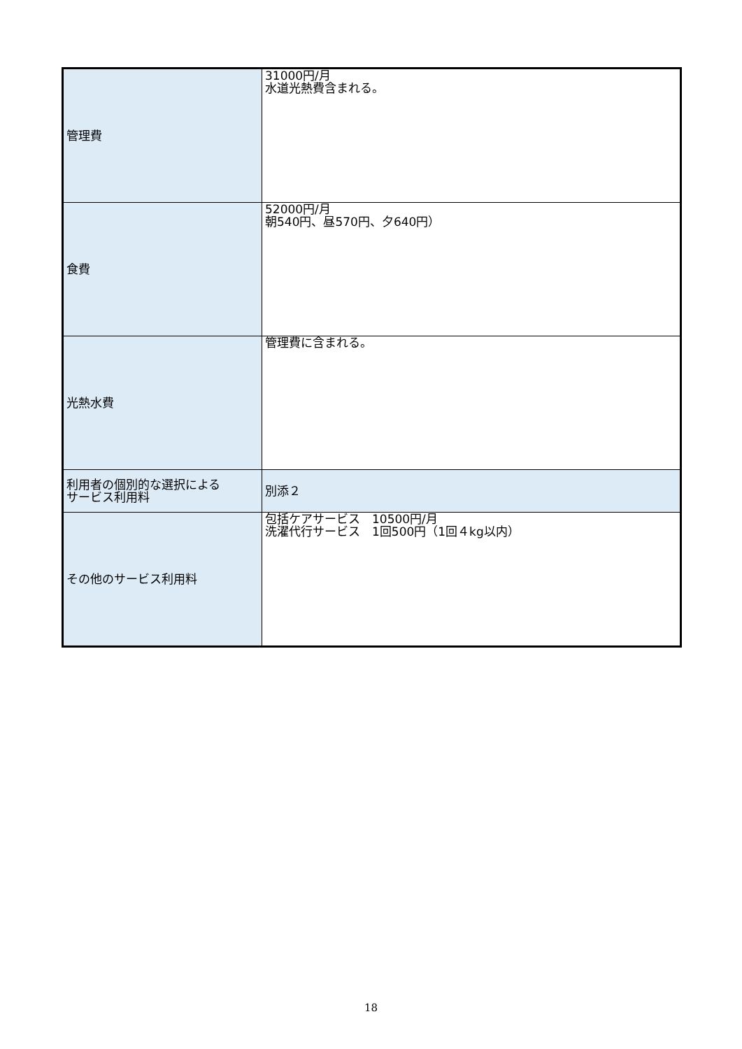| 管理費 | 31000円/月 水道光熱費含まれる。 |
| 食費 | 52000円/月 朝540円、昼570円、夕640円） |
| 光熱水費 | 管理費に含まれる。 |
| 利用者の個別的な選択による サービス利用料 | 別添２ |
| その他のサービス利用料 | 包括ケアサービス 10500円/月 洗濯代行サービス 1回500円（1回４kg以内） |
18